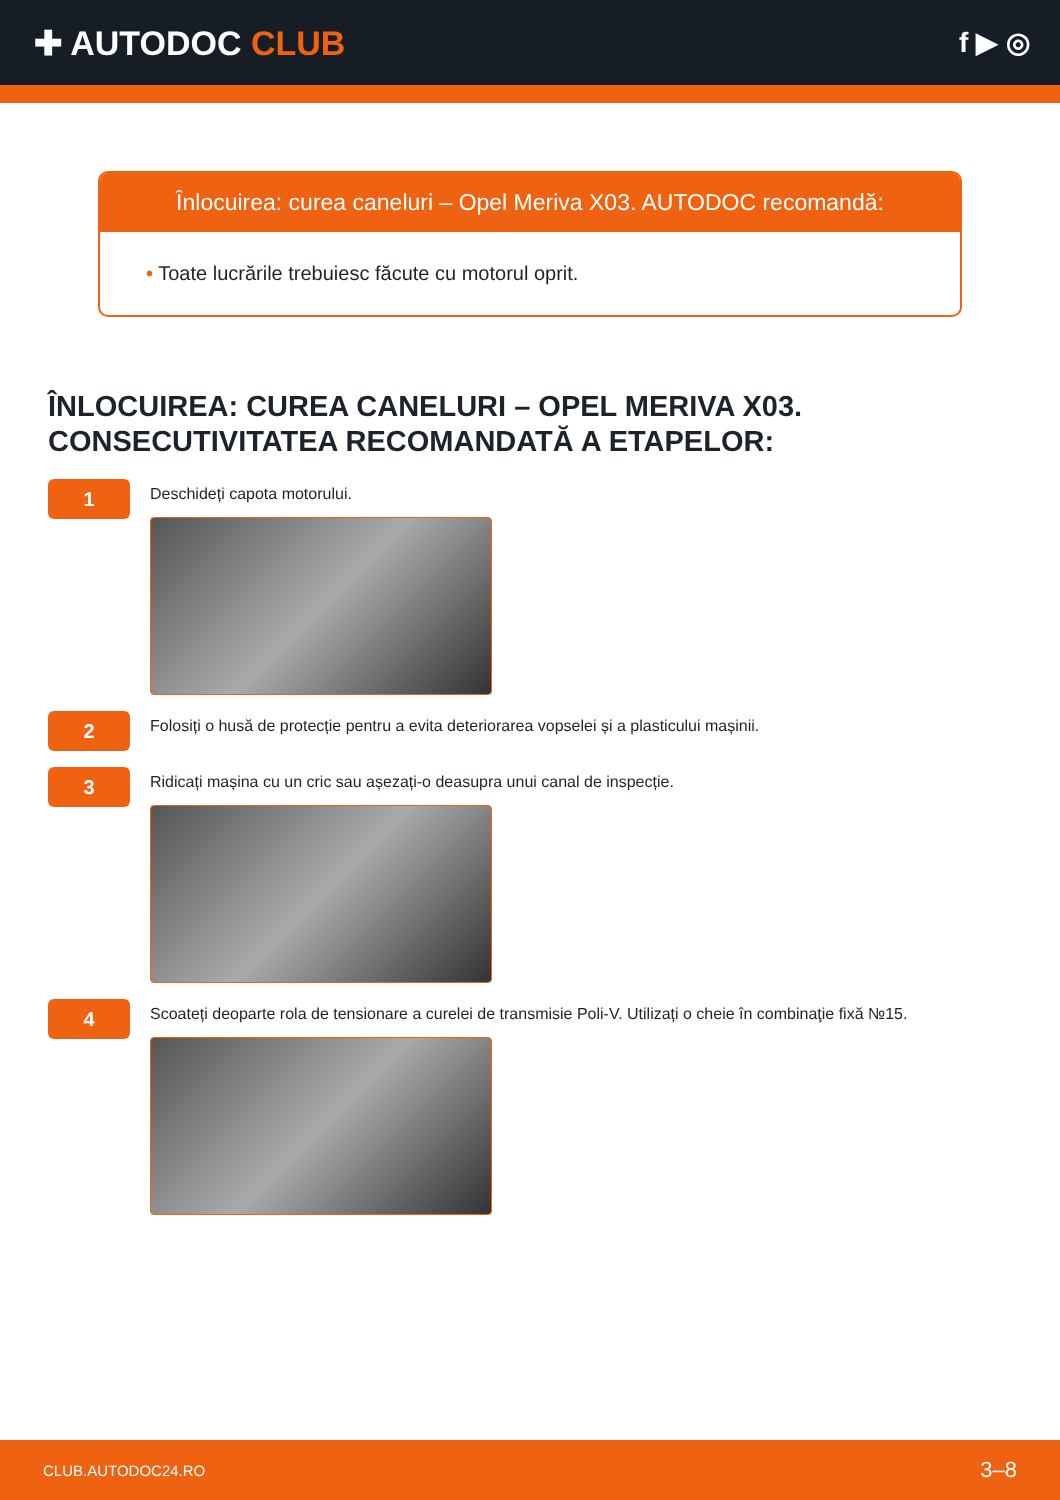✚ AUTODOC CLUB
f ▶ ◎
Înlocuirea: curea caneluri – Opel Meriva X03. AUTODOC recomandă:
• Toate lucrările trebuiesc făcute cu motorul oprit.
ÎNLOCUIREA: CUREA CANELURI – OPEL MERIVA X03. CONSECUTIVITATEA RECOMANDATĂ A ETAPELOR:
1
Deschideți capota motorului.
2
Folosiți o husă de protecție pentru a evita deteriorarea vopselei și a plasticului mașinii.
3
Ridicați mașina cu un cric sau așezați-o deasupra unui canal de inspecție.
4
Scoateți deoparte rola de tensionare a curelei de transmisie Poli-V. Utilizați o cheie în combinaţie fixă №15.
CLUB.AUTODOC24.RO 3–8